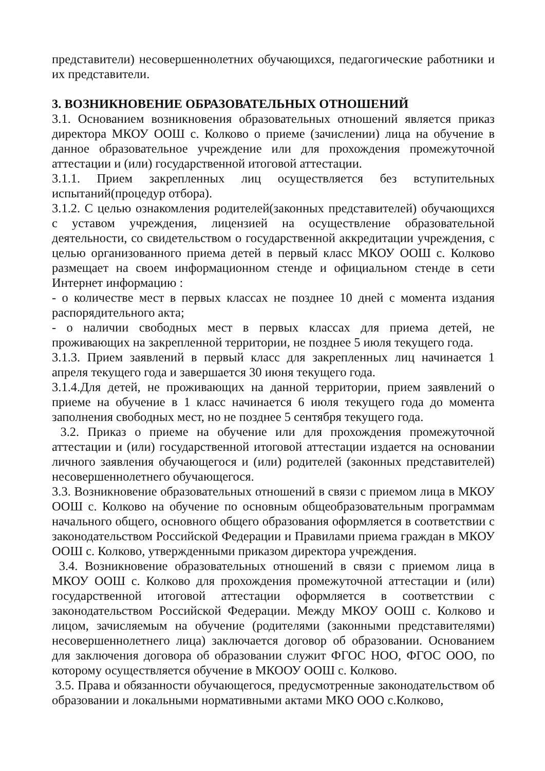представители) несовершеннолетних обучающихся, педагогические работники и их представители.
3. ВОЗНИКНОВЕНИЕ ОБРАЗОВАТЕЛЬНЫХ ОТНОШЕНИЙ
3.1. Основанием возникновения образовательных отношений является приказ директора МКОУ ООШ с. Колково о приеме (зачислении) лица на обучение в данное образовательное учреждение или для прохождения промежуточной аттестации и (или) государственной итоговой аттестации.
3.1.1. Прием закрепленных лиц осуществляется без вступительных испытаний(процедур отбора).
3.1.2. С целью ознакомления родителей(законных представителей) обучающихся с уставом учреждения, лицензией на осуществление образовательной деятельности, со свидетельством о государственной аккредитации учреждения, с целью организованного приема детей в первый класс МКОУ ООШ с. Колково размещает на своем информационном стенде и официальном стенде в сети Интернет информацию :
- о количестве мест в первых классах не позднее 10 дней с момента издания распорядительного акта;
- о наличии свободных мест в первых классах для приема детей, не проживающих на закрепленной территории, не позднее 5 июля текущего года.
3.1.3. Прием заявлений в первый класс для закрепленных лиц начинается 1 апреля текущего года и завершается 30 июня текущего года.
3.1.4.Для детей, не проживающих на данной территории, прием заявлений о приеме на обучение в 1 класс начинается 6 июля текущего года до момента заполнения свободных мест, но не позднее 5 сентября текущего года.
3.2. Приказ о приеме на обучение или для прохождения промежуточной аттестации и (или) государственной итоговой аттестации издается на основании личного заявления обучающегося и (или) родителей (законных представителей) несовершеннолетнего обучающегося.
3.3. Возникновение образовательных отношений в связи с приемом лица в МКОУ ООШ с. Колково на обучение по основным общеобразовательным программам начального общего, основного общего образования оформляется в соответствии с законодательством Российской Федерации и Правилами приема граждан в МКОУ ООШ с. Колково, утвержденными приказом директора учреждения.
3.4. Возникновение образовательных отношений в связи с приемом лица в МКОУ ООШ с. Колково для прохождения промежуточной аттестации и (или) государственной итоговой аттестации оформляется в соответствии с законодательством Российской Федерации. Между МКОУ ООШ с. Колково и лицом, зачисляемым на обучение (родителями (законными представителями) несовершеннолетнего лица) заключается договор об образовании. Основанием для заключения договора об образовании служит ФГОС НОО, ФГОС ООО, по которому осуществляется обучение в МКООУ ООШ с. Колково.
3.5. Права и обязанности обучающегося, предусмотренные законодательством об образовании и локальными нормативными актами МКО ООО с.Колково,